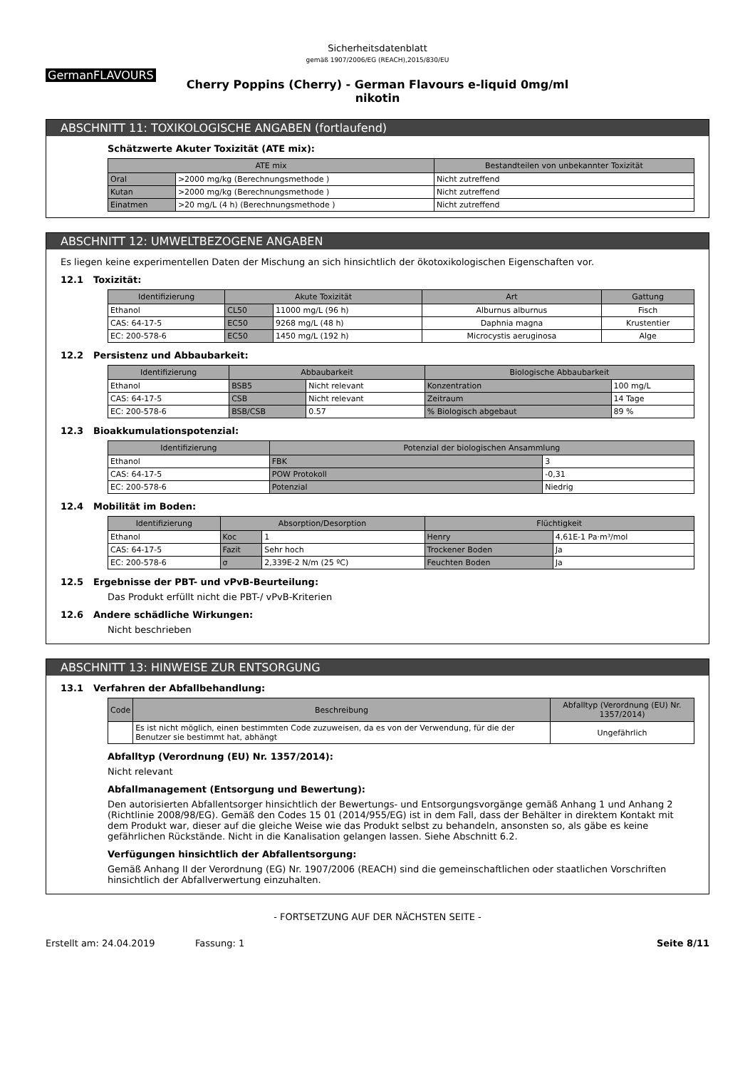Sicherheitsdatenblatt
gemäß 1907/2006/EG (REACH),2015/830/EU
GermanFLAVOURS
Cherry Poppins (Cherry) - German Flavours e-liquid 0mg/ml
nikotin
ABSCHNITT 11: TOXIKOLOGISCHE ANGABEN (fortlaufend)
Schätzwerte Akuter Toxizität (ATE mix):
| ATE mix | | Bestandteilen von unbekannter Toxizität |
| --- | --- | --- |
| Oral | >2000 mg/kg (Berechnungsmethode ) | Nicht zutreffend |
| Kutan | >2000 mg/kg (Berechnungsmethode ) | Nicht zutreffend |
| Einatmen | >20 mg/L (4 h) (Berechnungsmethode ) | Nicht zutreffend |
ABSCHNITT 12: UMWELTBEZOGENE ANGABEN
Es liegen keine experimentellen Daten der Mischung an sich hinsichtlich der ökotoxikologischen Eigenschaften vor.
12.1 Toxizität:
| Identifizierung | Akute Toxizität | | Art | Gattung |
| --- | --- | --- | --- | --- |
| Ethanol | CL50 | 11000 mg/L (96 h) | Alburnus alburnus | Fisch |
| CAS: 64-17-5 | EC50 | 9268 mg/L (48 h) | Daphnia magna | Krustentier |
| EC: 200-578-6 | EC50 | 1450 mg/L (192 h) | Microcystis aeruginosa | Alge |
12.2 Persistenz und Abbaubarkeit:
| Identifizierung | Abbaubarkeit | | Biologische Abbaubarkeit | |
| --- | --- | --- | --- | --- |
| Ethanol | BSB5 | Nicht relevant | Konzentration | 100 mg/L |
| CAS: 64-17-5 | CSB | Nicht relevant | Zeitraum | 14 Tage |
| EC: 200-578-6 | BSB/CSB | 0.57 | % Biologisch abgebaut | 89 % |
12.3 Bioakkumulationspotenzial:
| Identifizierung | Potenzial der biologischen Ansammlung | |
| --- | --- | --- |
| Ethanol | FBK | 3 |
| CAS: 64-17-5 | POW Protokoll | -0,31 |
| EC: 200-578-6 | Potenzial | Niedrig |
12.4 Mobilität im Boden:
| Identifizierung | Absorption/Desorption | | Flüchtigkeit | |
| --- | --- | --- | --- | --- |
| Ethanol | Koc | 1 | Henry | 4,61E-1 Pa·m³/mol |
| CAS: 64-17-5 | Fazit | Sehr hoch | Trockener Boden | Ja |
| EC: 200-578-6 | σ | 2,339E-2 N/m (25 ºC) | Feuchten Boden | Ja |
12.5 Ergebnisse der PBT- und vPvB-Beurteilung:
Das Produkt erfüllt nicht die PBT-/ vPvB-Kriterien
12.6 Andere schädliche Wirkungen:
Nicht beschrieben
ABSCHNITT 13: HINWEISE ZUR ENTSORGUNG
13.1 Verfahren der Abfallbehandlung:
| Code | Beschreibung | Abfalltyp (Verordnung (EU) Nr. 1357/2014) |
| --- | --- | --- |
| | Es ist nicht möglich, einen bestimmten Code zuzuweisen, da es von der Verwendung, für die der Benutzer sie bestimmt hat, abhängt | Ungefährlich |
Abfalltyp (Verordnung (EU) Nr. 1357/2014):
Nicht relevant
Abfallmanagement (Entsorgung und Bewertung):
Den autorisierten Abfallentsorger hinsichtlich der Bewertungs- und Entsorgungsvorgänge gemäß Anhang 1 und Anhang 2 (Richtlinie 2008/98/EG). Gemäß den Codes 15 01 (2014/955/EG) ist in dem Fall, dass der Behälter in direktem Kontakt mit dem Produkt war, dieser auf die gleiche Weise wie das Produkt selbst zu behandeln, ansonsten so, als gäbe es keine gefährlichen Rückstände. Nicht in die Kanalisation gelangen lassen. Siehe Abschnitt 6.2.
Verfügungen hinsichtlich der Abfallentsorgung:
Gemäß Anhang II der Verordnung (EG) Nr. 1907/2006 (REACH) sind die gemeinschaftlichen oder staatlichen Vorschriften hinsichtlich der Abfallverwertung einzuhalten.
- FORTSETZUNG AUF DER NÄCHSTEN SEITE -
Erstellt am: 24.04.2019 Fassung: 1 Seite 8/11